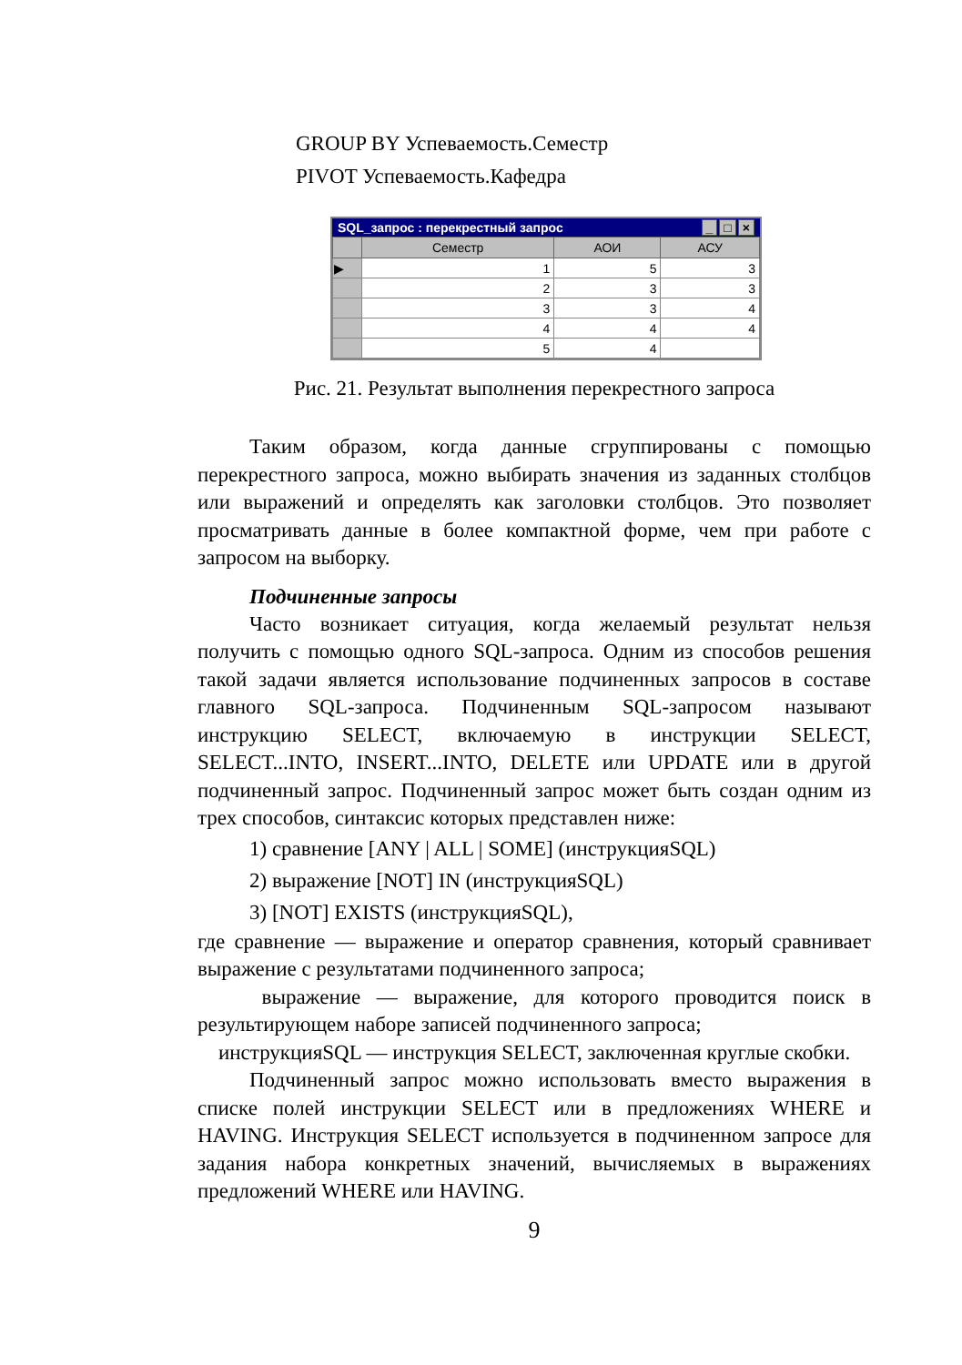GROUP BY Успеваемость.Семестр
PIVOT Успеваемость.Кафедра
SQL_запрос : перекрестный запрос _ □ ×
| | Семестр | АОИ | АСУ |
| --- | --- | --- | --- |
| ▶ | 1 | 5 | 3 |
| | 2 | 3 | 3 |
| | 3 | 3 | 4 |
| | 4 | 4 | 4 |
| | 5 | 4 | |
Рис. 21. Результат выполнения перекрестного запроса
Таким образом, когда данные сгруппированы с помощью перекрестного запроса, можно выбирать значения из заданных столбцов или выражений и определять как заголовки столбцов. Это позволяет просматривать данные в более компактной форме, чем при работе с запросом на выборку.
Подчиненные запросы
Часто возникает ситуация, когда желаемый результат нельзя получить с помощью одного SQL-запроса. Одним из способов решения такой задачи является использование подчиненных запросов в составе главного SQL-запроса. Подчиненным SQL-запросом называют инструкцию SELECT, включаемую в инструкции SELECT, SELECT...INTO, INSERT...INTO, DELETE или UPDATE или в другой подчиненный запрос. Подчиненный запрос может быть создан одним из трех способов, синтаксис которых представлен ниже:
1) сравнение [ANY | ALL | SOME] (инструкцияSQL)
2) выражение [NOT] IN (инструкцияSQL)
3) [NOT] EXISTS (инструкцияSQL),
где сравнение — выражение и оператор сравнения, который сравнивает выражение с результатами подчиненного запроса;
выражение — выражение, для которого проводится поиск в результирующем наборе записей подчиненного запроса;
инструкцияSQL — инструкция SELECT, заключенная круглые скобки.
Подчиненный запрос можно использовать вместо выражения в списке полей инструкции SELECT или в предложениях WHERE и HAVING. Инструкция SELECT используется в подчиненном запросе для задания набора конкретных значений, вычисляемых в выражениях предложений WHERE или HAVING.
9